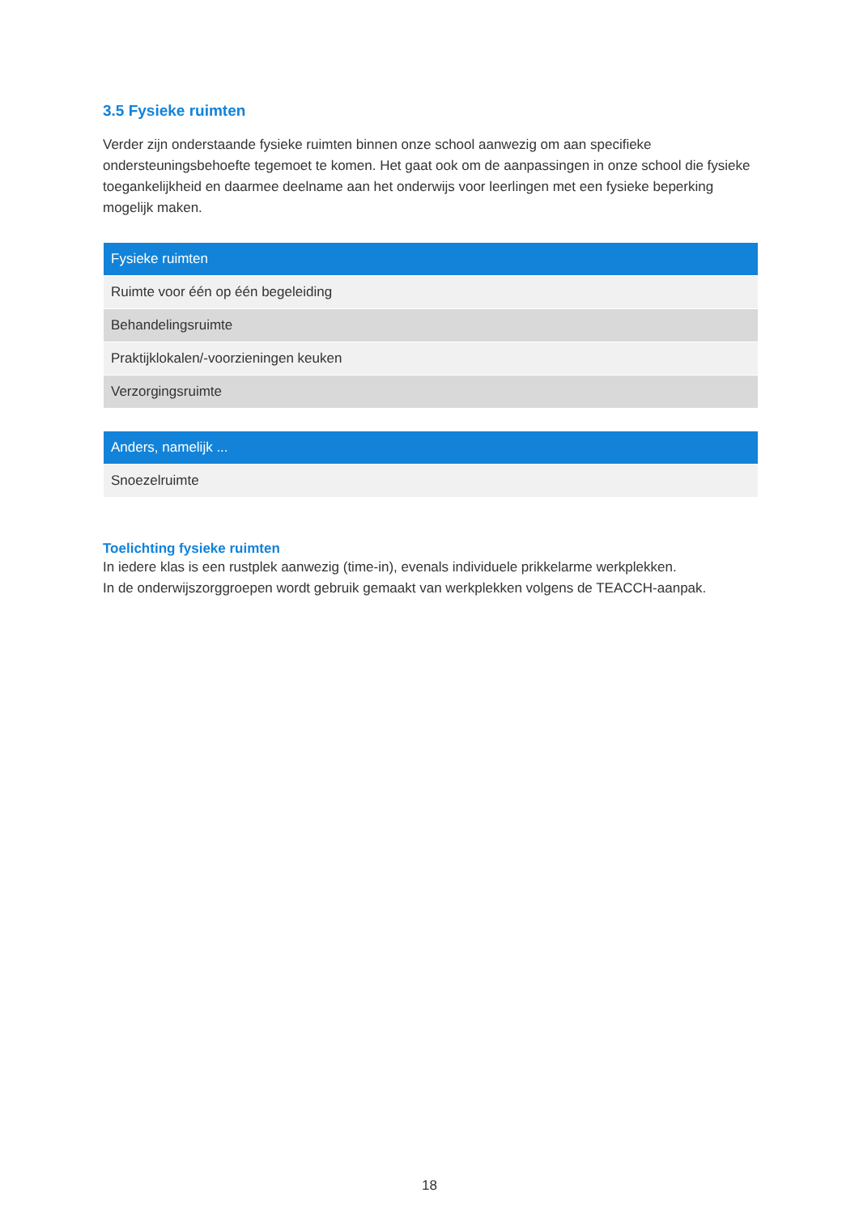3.5 Fysieke ruimten
Verder zijn onderstaande fysieke ruimten binnen onze school aanwezig om aan specifieke ondersteuningsbehoefte tegemoet te komen. Het gaat ook om de aanpassingen in onze school die fysieke toegankelijkheid en daarmee deelname aan het onderwijs voor leerlingen met een fysieke beperking mogelijk maken.
| Fysieke ruimten |
| --- |
| Ruimte voor één op één begeleiding |
| Behandelingsruimte |
| Praktijklokalen/-voorzieningen keuken |
| Verzorgingsruimte |
| Anders, namelijk ... |
| --- |
| Snoezelruimte |
Toelichting fysieke ruimten
In iedere klas is een rustplek aanwezig (time-in), evenals individuele prikkelarme werkplekken.
In de onderwijszorggroepen wordt gebruik gemaakt van werkplekken volgens de TEACCH-aanpak.
18